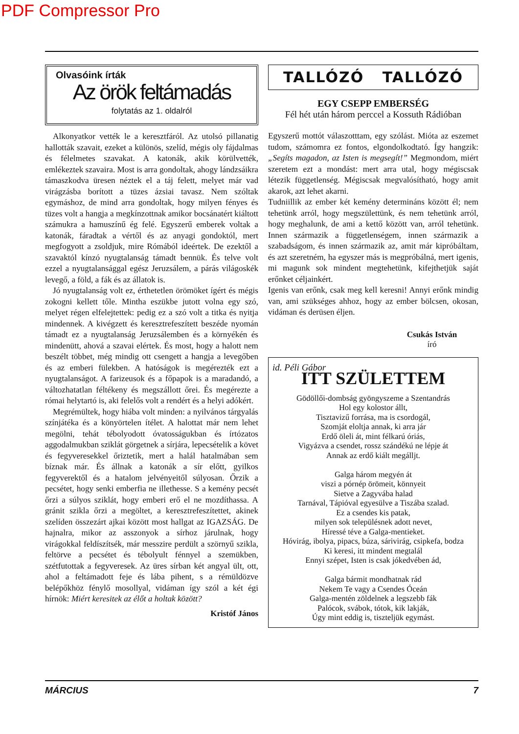PDF Compressor Pro
Olvasóink írták
Az örök feltámadás
folytatás az 1. oldalról
Alkonyatkor vették le a keresztfáról. Az utolsó pillanatig hallották szavait, ezeket a különös, szelíd, mégis oly fájdalmas és félelmetes szavakat. A katonák, akik körülvették, emlékeztek szavaira. Most is arra gondoltak, ahogy lándzsáikra támaszkodva üresen néztek el a táj felett, melyet már vad virágzásba borított a tüzes ázsiai tavasz. Nem szóltak egymáshoz, de mind arra gondoltak, hogy milyen fényes és tüzes volt a hangja a megkínzottnak amikor bocsánatért kiáltott számukra a hamuszínű ég felé. Egyszerű emberek voltak a katonák, fáradtak a vértől és az anyagi gondoktól, mert megfogyott a zsoldjuk, mire Rómából ideértek. De ezektől a szavaktól kínzó nyugtalanság támadt bennük. És telve volt ezzel a nyugtalansággal egész Jeruzsálem, a párás világoskék levegő, a föld, a fák és az állatok is.
Jó nyugtalanság volt ez, érthetetlen örömöket ígért és mégis zokogni kellett tőle. Mintha eszükbe jutott volna egy szó, melyet régen elfelejtettek: pedig ez a szó volt a titka és nyitja mindennek. A kivégzett és keresztrefeszített beszéde nyomán támadt ez a nyugtalanság Jeruzsálemben és a környékén és mindenütt, ahová a szavai elértek. És most, hogy a halott nem beszélt többet, még mindig ott csengett a hangja a levegőben és az emberi fülekben. A hatóságok is megérezték ezt a nyugtalanságot. A farizeusok és a főpapok is a maradandó, a változhatatlan féltékeny és megszállott őrei. És megérezte a római helytartó is, aki felelős volt a rendért és a helyi adókért.
Megrémültek, hogy hiába volt minden: a nyilvános tárgyalás színjátéka és a könyörtelen ítélet. A halottat már nem lehet megölni, tehát tébolyodott óvatosságukban és írtózatos aggodalmukban sziklát görgetnek a sírjára, lepecsételik a követ és fegyveresekkel őriztetik, mert a halál hatalmában sem bíznak már. És állnak a katonák a sír előtt, gyilkos fegyverektől és a hatalom jelvényeitől súlyosan. Őrzik a pecsétet, hogy senki emberfia ne illethesse. S a kemény pecsét őrzi a súlyos sziklát, hogy emberi erő el ne mozdíthassa. A gránit szikla őrzi a megöltet, a keresztrefeszítettet, akinek szelíden összezárt ajkai között most hallgat az IGAZSÁG. De hajnalra, mikor az asszonyok a sírhoz járulnak, hogy virágokkal feldíszítsék, már messzire perdült a szörnyű szikla, feltörve a pecsétet és tébolyult fénnyel a szemükben, szétfutottak a fegyveresek. Az üres sírban két angyal ült, ott, ahol a feltámadott feje és lába pihent, s a rémüldözve belépőkhöz fénylő mosollyal, vidáman így szól a két égi hírnök: Miért keresitek az élőt a holtak között?
Kristóf János
TALLÓZÓ TALLÓZÓ
EGY CSEPP EMBERSÉG
Fél hét után három perccel a Kossuth Rádióban
Egyszerű mottót válaszotttam, egy szólást. Mióta az eszemet tudom, számomra ez fontos, elgondolkodtató. Így hangzik: „Segíts magadon, az Isten is megsegít!” Megmondom, miért szeretem ezt a mondást: mert arra utal, hogy mégiscsak létezik függetlenség. Mégiscsak megvalósítható, hogy amit akarok, azt lehet akarni.
Tudniillik az ember két kemény determináns között él; nem tehetünk arról, hogy megszülettünk, és nem tehetünk arról, hogy meghalunk, de ami a kettő között van, arról tehetünk. Innen származik a függetlenségem, innen származik a szabadságom, és innen származik az, amit már kipróbáltam, és azt szeretném, ha egyszer más is megpróbálná, mert igenis, mi magunk sok mindent megtehetünk, kifejthetjük saját erőnket céljainkért.
Igenis van erőnk, csak meg kell keresni! Annyi erőnk mindig van, ami szükséges ahhoz, hogy az ember bölcsen, okosan, vidáman és derüsen éljen.
Csukás István
író
id. Péli Gábor
ITT SZÜLETTEM
Gödöllői-dombság gyöngyszeme a Szentandrás
Hol egy kolostor állt,
Tisztavizű forrása, ma is csordogál,
Szomját eloltja annak, ki arra jár
Erdő öleli át, mint félkarú óriás,
Vigyázva a csendet, rossz szándékú ne lépje át
Annak az erdő kiált megálljt.
Galga három megyén át
viszi a pórnép örömeit, könnyeit
Sietve a Zagyvába halad
Tarnával, Tápióval egyesülve a Tiszába szalad.
Ez a csendes kis patak,
milyen sok településnek adott nevet,
Híressé téve a Galga-mentieket.
Hóvirág, ibolya, pipacs, búza, sárivirág, csipkefa, bodza
Ki keresi, itt mindent megtalál
Ennyi szépet, Isten is csak jókedvében ád,
Galga bármit mondhatnak rád
Nekem Te vagy a Csendes Óceán
Galga-mentén zöldelnek a legszebb fák
Palócok, svábok, tótok, kik lakják,
Úgy mint eddig is, tiszteljük egymást.
MÁRCIUS 7